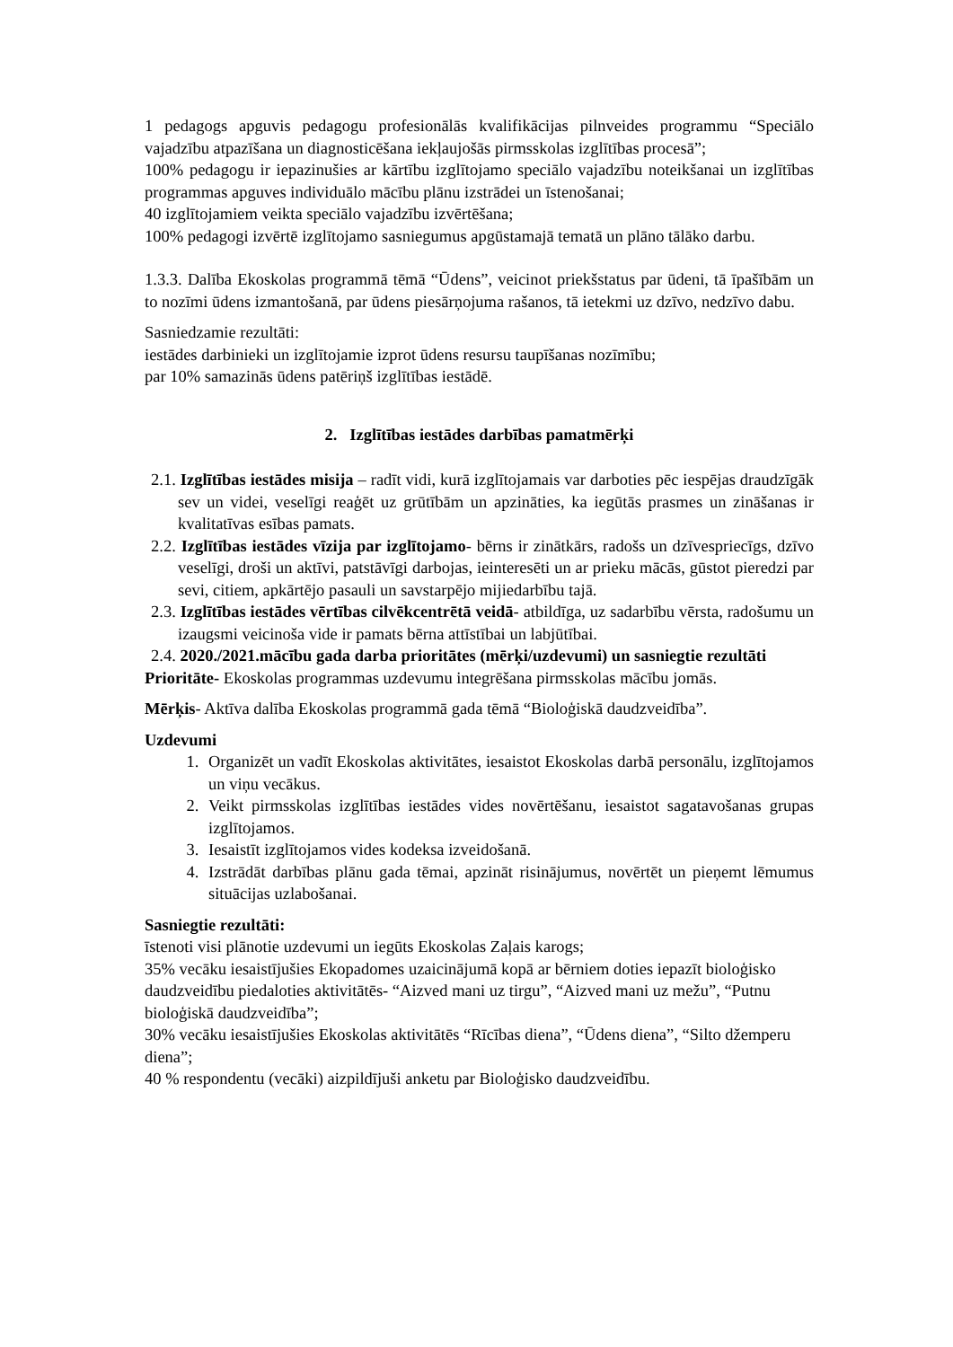1 pedagogs apguvis pedagogu profesionālās kvalifikācijas pilnveides programmu “Speciālo vajadzību atpazīšana un diagnosticēšana iekļaujošās pirmsskolas izglītības procesā”;
100% pedagogu ir iepazinušies ar kārtību izglītojamo speciālo vajadzību noteikšanai un izglītības programmas apguves individuālo mācību plānu izstrādei un īstenošanai;
40 izglītojamiem veikta speciālo vajadzību izvērtēšana;
100% pedagogi izvērtē izglītojamo sasniegumus apgūstamajā tematā un plāno tālāko darbu.
1.3.3. Dalība Ekoskolas programmā tēmā “Ūdens”, veicinot priekšstatus par ūdeni, tā īpašībām un to nozīmi ūdens izmantošanā, par ūdens piesārņojuma rašanos, tā ietekmi uz dzīvo, nedzīvo dabu.
Sasniedzamie rezultāti:
iestādes darbinieki un izglītojamie izprot ūdens resursu taupīšanas nozīmību;
par 10% samazinās ūdens patēriņš izglītības iestādē.
2. Izglītības iestādes darbības pamatmērķi
2.1. Izglītības iestādes misija – radīt vidi, kurā izglītojamais var darboties pēc iespējas draudzīgāk sev un videi, veselīgi reaģēt uz grūtībām un apzināties, ka iegūtās prasmes un zināšanas ir kvalitatīvas esības pamats.
2.2. Izglītības iestādes vīzija par izglītojamo- bērns ir zinātkārs, radošs un dzīvesprіecīgs, dzīvo veselīgi, droši un aktīvi, patstāvīgi darbojas, ieinteresēti un ar prieku mācās, gūstot pieredzi par sevi, citiem, apkārtējo pasauli un savstarpējo mijiedarbību tajā.
2.3. Izglītības iestādes vērtības cilvēkcentrētā veidā- atbildīga, uz sadarbību vērsta, radošumu un izaugsmi veicinoša vide ir pamats bērna attīstībai un labjūtībai.
2.4. 2020./2021.mācību gada darba prioritātes (mērķi/uzdevumi) un sasniegtie rezultāti
Prioritāte- Ekoskolas programmas uzdevumu integrēšana pirmsskolas mācību jomās.
Mērķis- Aktīva dalība Ekoskolas programmā gada tēmā “Bioloģiskā daudzveidība”.
Uzdevumi
1. Organizēt un vadīt Ekoskolas aktivitātes, iesaistot Ekoskolas darbā personālu, izglītojamos un viņu vecākus.
2. Veikt pirmsskolas izglītības iestādes vides novērtēšanu, iesaistot sagatavošanas grupas izglītojamos.
3. Iesaistīt izglītojamos vides kodeksa izveidošanā.
4. Izstrādāt darbības plānu gada tēmai, apzināt risinājumus, novērtēt un pieņemt lēmumus situācijas uzlabošanai.
Sasniegtie rezultāti:
īstenoti visi plānotie uzdevumi un iegūts Ekoskolas Zaļais karogs;
35% vecāku iesaistījušies Ekopadomes uzaicinājumā kopā ar bērniem doties iepazīt bioloģisko daudzveidību piedaloties aktivitātēs- “Aizved mani uz tirgu”, “Aizved mani uz mežu”, “Putnu bioloģiskā daudzveidība”;
30% vecāku iesaistījušies Ekoskolas aktivitātēs “Rīcības diena”, “Ūdens diena”, “Silto džemperu diena”;
40 % respondentu (vecāki) aizpildījuši anketu par Bioloģisko daudzveidību.